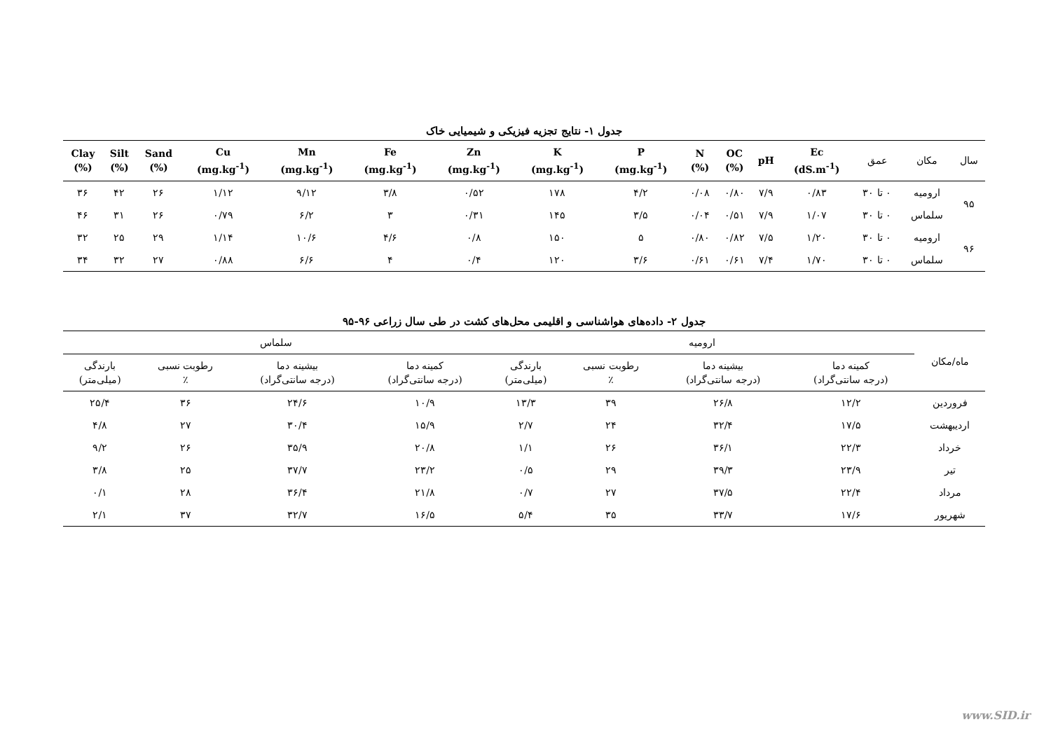جدول ۱- نتایج تجزیه فیزیکی و شیمیایی خاک
| سال | مکان | عمق | Ec (dS.m<sup>-1</sup>) | pH | OC (%) | N (%) | P (mg.kg<sup>-1</sup>) | K (mg.kg<sup>-1</sup>) | Zn (mg.kg<sup>-1</sup>) | Fe (mg.kg<sup>-1</sup>) | Mn (mg.kg<sup>-1</sup>) | Cu (mg.kg<sup>-1</sup>) | Sand (%) | Silt (%) | Clay (%) |
| --- | --- | --- | --- | --- | --- | --- | --- | --- | --- | --- | --- | --- | --- | --- | --- |
| ۹۵ | ارومیه | ۰ تا ۳۰ | ۰/۸۳ | ۷/۹ | ۰/۸۰ | ۰/۰۸ | ۴/۲ | ۱۷۸ | ۰/۵۲ | ۳/۸ | ۹/۱۲ | ۱/۱۲ | ۲۶ | ۴۲ | ۳۶ |
| | سلماس | ۰ تا ۳۰ | ۱/۰۷ | ۷/۹ | ۰/۵۱ | ۰/۰۴ | ۳/۵ | ۱۴۵ | ۰/۳۱ | ۳ | ۶/۲ | ۰/۷۹ | ۲۶ | ۳۱ | ۴۶ |
| ۹۶ | ارومیه | ۰ تا ۳۰ | ۱/۲۰ | ۷/۵ | ۰/۸۲ | ۰/۸۰ | ۵ | ۱۵۰ | ۰/۸ | ۴/۶ | ۱۰/۶ | ۱/۱۴ | ۲۹ | ۲۵ | ۳۲ |
| | سلماس | ۰ تا ۳۰ | ۱/۷۰ | ۷/۴ | ۰/۶۱ | ۰/۶۱ | ۳/۶ | ۱۲۰ | ۰/۴ | ۴ | ۶/۶ | ۰/۸۸ | ۲۷ | ۳۲ | ۳۴ |
جدول ۲- داده‌های هواشناسی و اقلیمی محل‌های کشت در طی سال زراعی ۹۶-۹۵
| ماه/مکان | ارومیه | | | | سلماس | | | |
| --- | --- | --- | --- | --- | --- | --- | --- | --- |
| | کمینه دما (درجه سانتی‌گراد) | بیشینه دما (درجه سانتی‌گراد) | رطوبت نسبی ٪ | بارندگی (میلی‌متر) | کمینه دما (درجه سانتی‌گراد) | بیشینه دما (درجه سانتی‌گراد) | رطوبت نسبی ٪ | بارندگی (میلی‌متر) |
| فروردین | ۱۲/۲ | ۲۶/۸ | ۳۹ | ۱۳/۳ | ۱۰/۹ | ۲۴/۶ | ۳۶ | ۲۵/۴ |
| اردیبهشت | ۱۷/۵ | ۳۲/۴ | ۲۴ | ۲/۷ | ۱۵/۹ | ۳۰/۴ | ۲۷ | ۴/۸ |
| خرداد | ۲۲/۳ | ۳۶/۱ | ۲۶ | ۱/۱ | ۲۰/۸ | ۳۵/۹ | ۲۶ | ۹/۲ |
| تیر | ۲۳/۹ | ۳۹/۳ | ۲۹ | ۰/۵ | ۲۳/۲ | ۳۷/۷ | ۲۵ | ۳/۸ |
| مرداد | ۲۲/۴ | ۳۷/۵ | ۲۷ | ۰/۷ | ۲۱/۸ | ۳۶/۴ | ۲۸ | ۰/۱ |
| شهریور | ۱۷/۶ | ۳۳/۷ | ۳۵ | ۵/۴ | ۱۶/۵ | ۳۲/۷ | ۳۷ | ۲/۱ |
www.SID.ir